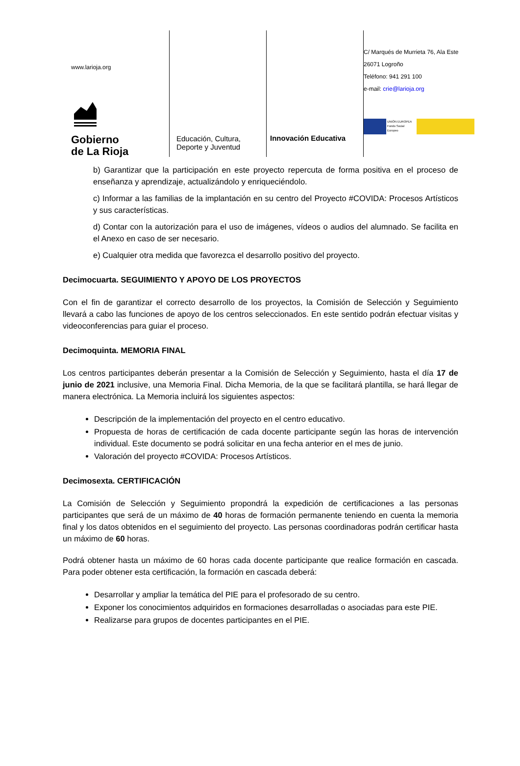www.larioja.org
Gobierno
de La Rioja
Educación, Cultura,
Deporte y Juventud
Innovación Educativa
C/ Marqués de Murrieta 76, Ala Este
26071 Logroño
Teléfono: 941 291 100
e-mail: crie@larioja.org
UNIÓN EUROPEA
Fondo Social Europeo
b) Garantizar que la participación en este proyecto repercuta de forma positiva en el proceso de enseñanza y aprendizaje, actualizándolo y enriqueciéndolo.
c) Informar a las familias de la implantación en su centro del Proyecto #COVIDA: Procesos Artísticos y sus características.
d) Contar con la autorización para el uso de imágenes, vídeos o audios del alumnado. Se facilita en el Anexo en caso de ser necesario.
e) Cualquier otra medida que favorezca el desarrollo positivo del proyecto.
Decimocuarta. SEGUIMIENTO Y APOYO DE LOS PROYECTOS
Con el fin de garantizar el correcto desarrollo de los proyectos, la Comisión de Selección y Seguimiento llevará a cabo las funciones de apoyo de los centros seleccionados. En este sentido podrán efectuar visitas y videoconferencias para guiar el proceso.
Decimoquinta. MEMORIA FINAL
Los centros participantes deberán presentar a la Comisión de Selección y Seguimiento, hasta el día 17 de junio de 2021 inclusive, una Memoria Final. Dicha Memoria, de la que se facilitará plantilla, se hará llegar de manera electrónica. La Memoria incluirá los siguientes aspectos:
Descripción de la implementación del proyecto en el centro educativo.
Propuesta de horas de certificación de cada docente participante según las horas de intervención individual. Este documento se podrá solicitar en una fecha anterior en el mes de junio.
Valoración del proyecto #COVIDA: Procesos Artísticos.
Decimosexta. CERTIFICACIÓN
La Comisión de Selección y Seguimiento propondrá la expedición de certificaciones a las personas participantes que será de un máximo de 40 horas de formación permanente teniendo en cuenta la memoria final y los datos obtenidos en el seguimiento del proyecto. Las personas coordinadoras podrán certificar hasta un máximo de 60 horas.
Podrá obtener hasta un máximo de 60 horas cada docente participante que realice formación en cascada. Para poder obtener esta certificación, la formación en cascada deberá:
Desarrollar y ampliar la temática del PIE para el profesorado de su centro.
Exponer los conocimientos adquiridos en formaciones desarrolladas o asociadas para este PIE.
Realizarse para grupos de docentes participantes en el PIE.